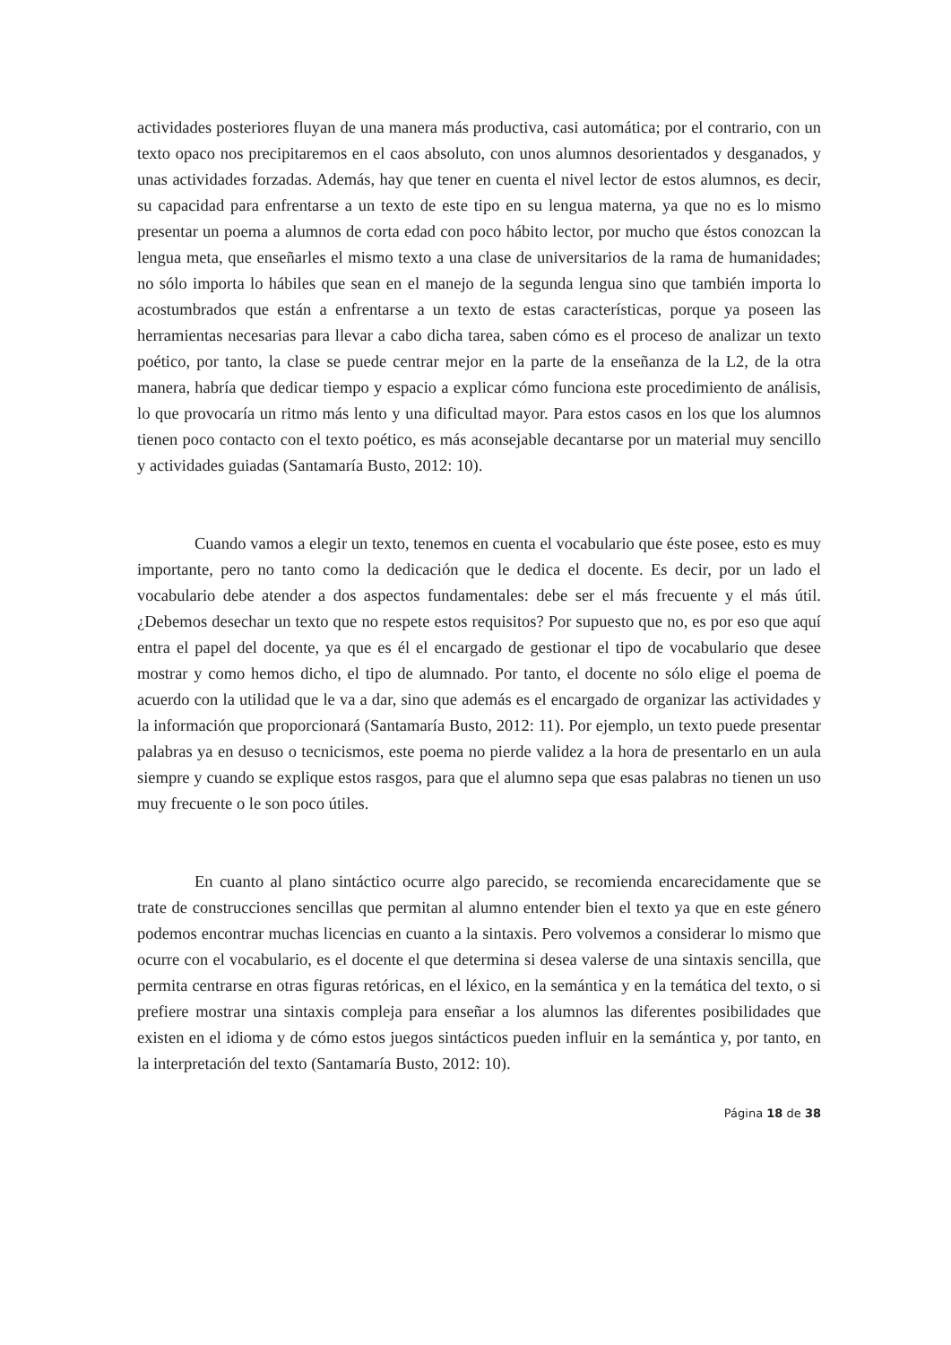actividades posteriores fluyan de una manera más productiva, casi automática; por el contrario, con un texto opaco nos precipitaremos en el caos absoluto, con unos alumnos desorientados y desganados, y unas actividades forzadas. Además, hay que tener en cuenta el nivel lector de estos alumnos, es decir, su capacidad para enfrentarse a un texto de este tipo en su lengua materna, ya que no es lo mismo presentar un poema a alumnos de corta edad con poco hábito lector, por mucho que éstos conozcan la lengua meta, que enseñarles el mismo texto a una clase de universitarios de la rama de humanidades; no sólo importa lo hábiles que sean en el manejo de la segunda lengua sino que también importa lo acostumbrados que están a enfrentarse a un texto de estas características, porque ya poseen las herramientas necesarias para llevar a cabo dicha tarea, saben cómo es el proceso de analizar un texto poético, por tanto, la clase se puede centrar mejor en la parte de la enseñanza de la L2, de la otra manera, habría que dedicar tiempo y espacio a explicar cómo funciona este procedimiento de análisis, lo que provocaría un ritmo más lento y una dificultad mayor. Para estos casos en los que los alumnos tienen poco contacto con el texto poético, es más aconsejable decantarse por un material muy sencillo y actividades guiadas (Santamaría Busto, 2012: 10).
Cuando vamos a elegir un texto, tenemos en cuenta el vocabulario que éste posee, esto es muy importante, pero no tanto como la dedicación que le dedica el docente. Es decir, por un lado el vocabulario debe atender a dos aspectos fundamentales: debe ser el más frecuente y el más útil. ¿Debemos desechar un texto que no respete estos requisitos? Por supuesto que no, es por eso que aquí entra el papel del docente, ya que es él el encargado de gestionar el tipo de vocabulario que desee mostrar y como hemos dicho, el tipo de alumnado. Por tanto, el docente no sólo elige el poema de acuerdo con la utilidad que le va a dar, sino que además es el encargado de organizar las actividades y la información que proporcionará (Santamaría Busto, 2012: 11). Por ejemplo, un texto puede presentar palabras ya en desuso o tecnicismos, este poema no pierde validez a la hora de presentarlo en un aula siempre y cuando se explique estos rasgos, para que el alumno sepa que esas palabras no tienen un uso muy frecuente o le son poco útiles.
En cuanto al plano sintáctico ocurre algo parecido, se recomienda encarecidamente que se trate de construcciones sencillas que permitan al alumno entender bien el texto ya que en este género podemos encontrar muchas licencias en cuanto a la sintaxis. Pero volvemos a considerar lo mismo que ocurre con el vocabulario, es el docente el que determina si desea valerse de una sintaxis sencilla, que permita centrarse en otras figuras retóricas, en el léxico, en la semántica y en la temática del texto, o si prefiere mostrar una sintaxis compleja para enseñar a los alumnos las diferentes posibilidades que existen en el idioma y de cómo estos juegos sintácticos pueden influir en la semántica y, por tanto, en la interpretación del texto (Santamaría Busto, 2012: 10).
Página 18 de 38